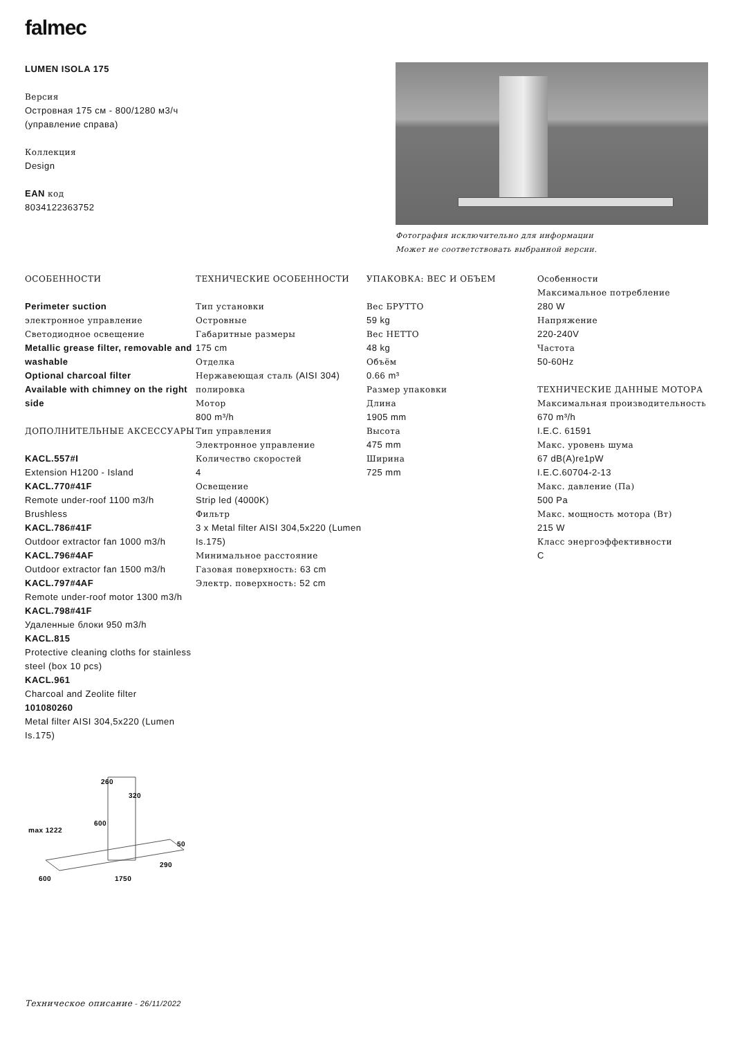falmec
LUMEN ISOLA 175
Версия
Островная 175 см - 800/1280 м3/ч (управление справа)
Коллекция
Design
EAN код
8034122363752
Фотография исключительно для информации
Может не соответствовать выбранной версии.
ОСОБЕННОСТИ
Perimeter suction
электронное управление
Светодиодное освещение
Metallic grease filter, removable and washable
Optional charcoal filter
Available with chimney on the right side
ДОПОЛНИТЕЛЬНЫЕ АКСЕССУАРЫ
KACL.557#I
Extension H1200 - Island
KACL.770#41F
Remote under-roof 1100 m3/h Brushless
KACL.786#41F
Outdoor extractor fan 1000 m3/h
KACL.796#4AF
Outdoor extractor fan 1500 m3/h
KACL.797#4AF
Remote under-roof motor 1300 m3/h
KACL.798#41F
Удаленные блоки 950 m3/h
KACL.815
Protective cleaning cloths for stainless steel (box 10 pcs)
KACL.961
Charcoal and Zeolite filter
101080260
Metal filter AISI 304,5x220 (Lumen Is.175)
ТЕХНИЧЕСКИЕ ОСОБЕННОСТИ
Тип установки
Островные
Габаритные размеры
175 cm
Отделка
Нержавеющая сталь (AISI 304)
полировка
Мотор
800 m³/h
Тип управления
Электронное управление
Количество скоростей
4
Освещение
Strip led (4000K)
Фильтр
3 x Metal filter AISI 304,5x220 (Lumen Is.175)
Минимальное расстояние
Газовая поверхность: 63 cm
Электр. поверхность: 52 cm
УПАКОВКА: ВЕС И ОБЪЕМ
Вес БРУТТО
59 kg
Вес НЕТТО
48 kg
Объём
0.66 m³
Размер упаковки
Длина
1905 mm
Высота
475 mm
Ширина
725 mm
Особенности
Максимальное потребление
280 W
Напряжение
220-240V
Частота
50-60Hz
ТЕХНИЧЕСКИЕ ДАННЫЕ МОТОРА
Максимальная производительность
670 m³/h
I.E.C. 61591
Макс. уровень шума
67 dB(A)re1pW
I.E.C.60704-2-13
Макс. давление (Па)
500 Pa
Макс. мощность мотора (Вт)
215 W
Класс энергоэффективности
C
260
320
600
50
290
1750
600
max 1222
Техническое описание - 26/11/2022